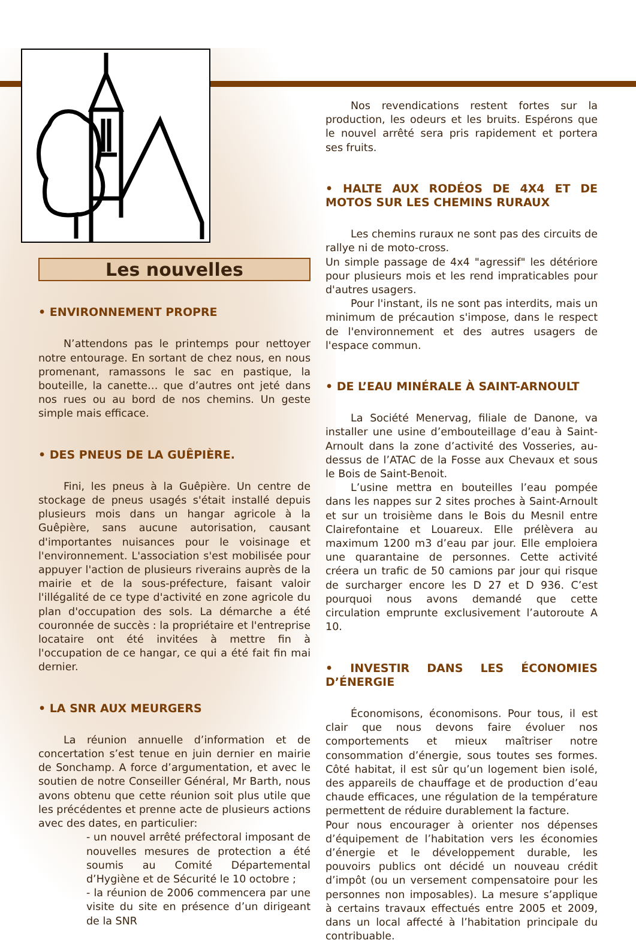Les nouvelles
• ENVIRONNEMENT PROPRE
N’attendons pas le printemps pour nettoyer notre entourage. En sortant de chez nous, en nous promenant, ramassons le sac en pastique, la bouteille, la canette… que d’autres ont jeté dans nos rues ou au bord de nos chemins. Un geste simple mais efficace.
• DES PNEUS DE LA GUÊPIÈRE.
Fini, les pneus à la Guêpière. Un centre de stockage de pneus usagés s'était installé depuis plusieurs mois dans un hangar agricole à la Guêpière, sans aucune autorisation, causant d'importantes nuisances pour le voisinage et l'environnement. L'association s'est mobilisée pour appuyer l'action de plusieurs riverains auprès de la mairie et de la sous-préfecture, faisant valoir l'illégalité de ce type d'activité en zone agricole du plan d'occupation des sols. La démarche a été couronnée de succès : la propriétaire et l'entreprise locataire ont été invitées à mettre fin à l'occupation de ce hangar, ce qui a été fait fin mai dernier.
• LA SNR AUX MEURGERS
La réunion annuelle d’information et de concertation s’est tenue en juin dernier en mairie de Sonchamp. A force d’argumentation, et avec le soutien de notre Conseiller Général, Mr Barth, nous avons obtenu que cette réunion soit plus utile que les précédentes et prenne acte de plusieurs actions avec des dates, en particulier:
- un nouvel arrêté préfectoral imposant de nouvelles mesures de protection a été soumis au Comité Départemental d’Hygiène et de Sécurité le 10 octobre ;
- la réunion de 2006 commencera par une visite du site en présence d’un dirigeant de la SNR
Nos revendications restent fortes sur la production, les odeurs et les bruits. Espérons que le nouvel arrêté sera pris rapidement et portera ses fruits.
• HALTE AUX RODÉOS DE 4X4 ET DE MOTOS SUR LES CHEMINS RURAUX
Les chemins ruraux ne sont pas des circuits de rallye ni de moto-cross.
Un simple passage de 4x4 "agressif" les détériore pour plusieurs mois et les rend impraticables pour d'autres usagers.
Pour l'instant, ils ne sont pas interdits, mais un minimum de précaution s'impose, dans le respect de l'environnement et des autres usagers de l'espace commun.
• DE L’EAU MINÉRALE À SAINT-ARNOULT
La Société Menervag, filiale de Danone, va installer une usine d’embouteillage d’eau à Saint-Arnoult dans la zone d’activité des Vosseries, au-dessus de l’ATAC de la Fosse aux Chevaux et sous le Bois de Saint-Benoit.
L’usine mettra en bouteilles l’eau pompée dans les nappes sur 2 sites proches à Saint-Arnoult et sur un troisième dans le Bois du Mesnil entre Clairefontaine et Louareux. Elle prélèvera au maximum 1200 m3 d’eau par jour. Elle emploiera une quarantaine de personnes. Cette activité créera un trafic de 50 camions par jour qui risque de surcharger encore les D 27 et D 936. C’est pourquoi nous avons demandé que cette circulation emprunte exclusivement l’autoroute A 10.
• INVESTIR DANS LES ÉCONOMIES D’ÉNERGIE
Économisons, économisons. Pour tous, il est clair que nous devons faire évoluer nos comportements et mieux maîtriser notre consommation d’énergie, sous toutes ses formes. Côté habitat, il est sûr qu’un logement bien isolé, des appareils de chauffage et de production d’eau chaude efficaces, une régulation de la température permettent de réduire durablement la facture.
Pour nous encourager à orienter nos dépenses d’équipement de l’habitation vers les économies d’énergie et le développement durable, les pouvoirs publics ont décidé un nouveau crédit d’impôt (ou un versement compensatoire pour les personnes non imposables). La mesure s’applique à certains travaux effectués entre 2005 et 2009, dans un local affecté à l’habitation principale du contribuable.